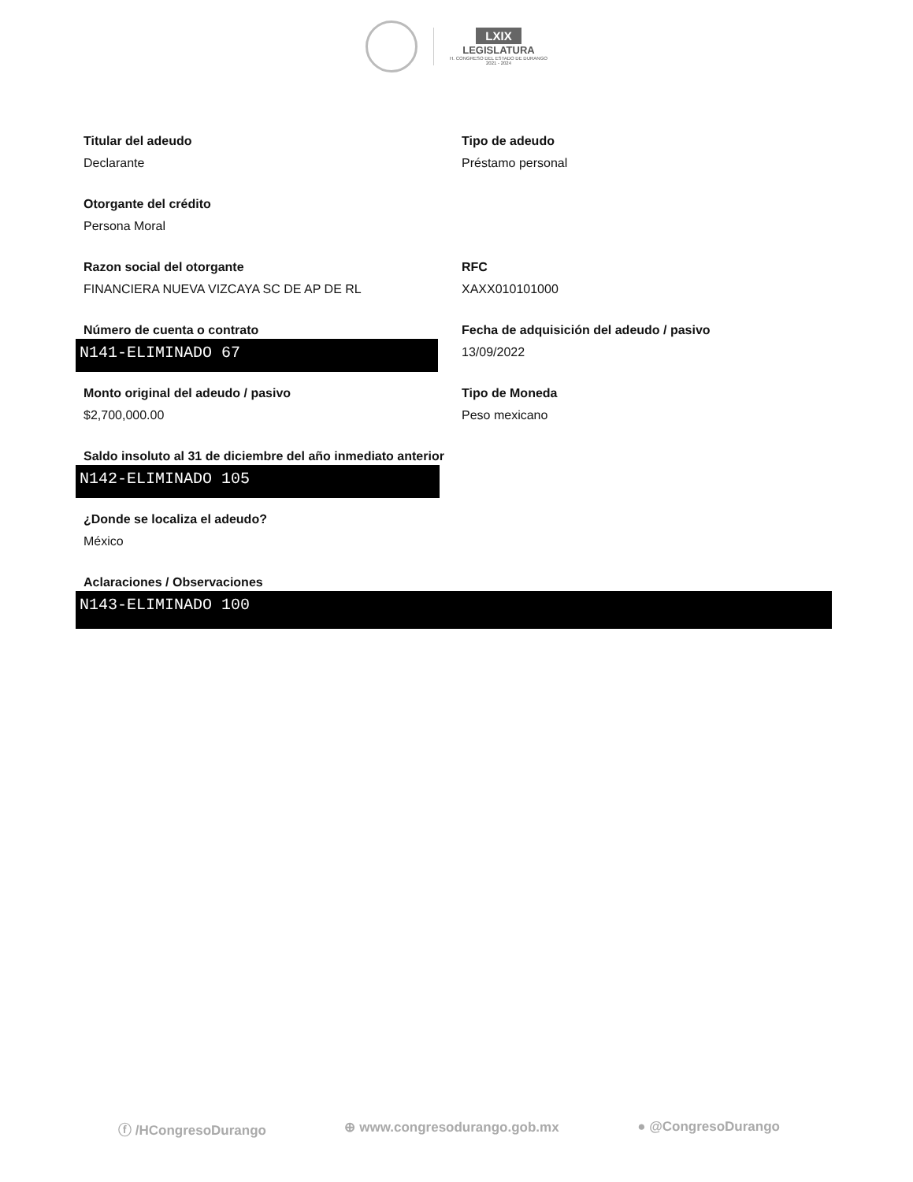LXIX
LEGISLATURA
H. CONGRESO DEL ESTADO DE DURANGO
2021 - 2024
Titular del adeudo
Declarante
Tipo de adeudo
Préstamo personal
Otorgante del crédito
Persona Moral
Razon social del otorgante
FINANCIERA NUEVA VIZCAYA SC DE AP DE RL
RFC
XAXX010101000
Número de cuenta o contrato
N141-ELIMINADO 67
Fecha de adquisición del adeudo / pasivo
13/09/2022
Monto original del adeudo / pasivo
$2,700,000.00
Tipo de Moneda
Peso mexicano
Saldo insoluto al 31 de diciembre del año inmediato anterior
N142-ELIMINADO 105
¿Donde se localiza el adeudo?
México
Aclaraciones / Observaciones
N143-ELIMINADO 100
ⓕ /HCongresoDurango ⊕ www.congresodurango.gob.mx ● @CongresoDurango